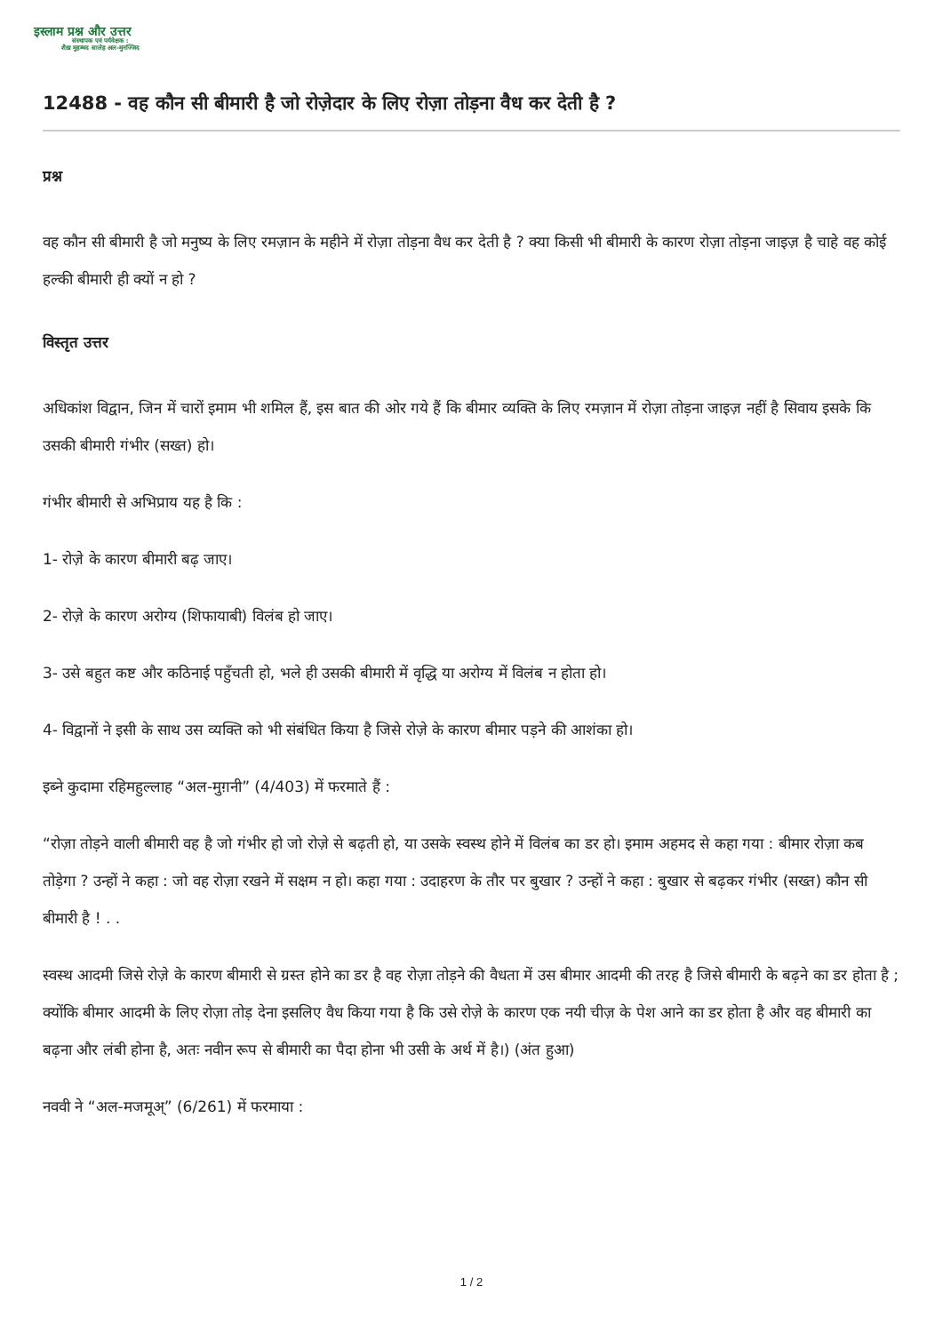इस्लाम प्रश्न और उत्तर
संस्थापक एवं पर्यवेक्षक :
शैख़ मुहम्मद सालेह अल-मुनज्जिद
12488 - वह कौन सी बीमारी है जो रोज़ेदार के लिए रोज़ा तोड़ना वैध कर देती है ?
प्रश्न
वह कौन सी बीमारी है जो मनुष्य के लिए रमज़ान के महीने में रोज़ा तोड़ना वैध कर देती है ? क्या किसी भी बीमारी के कारण रोज़ा तोड़ना जाइज़ है चाहे वह कोई हल्की बीमारी ही क्यों न हो ?
विस्तृत उत्तर
अधिकांश विद्वान, जिन में चारों इमाम भी शमिल हैं, इस बात की ओर गये हैं कि बीमार व्यक्ति के लिए रमज़ान में रोज़ा तोड़ना जाइज़ नहीं है सिवाय इसके कि उसकी बीमारी गंभीर (सख्त) हो।
गंभीर बीमारी से अभिप्राय यह है कि :
1- रोज़े के कारण बीमारी बढ़ जाए।
2- रोज़े के कारण अरोग्य (शिफायाबी) विलंब हो जाए।
3- उसे बहुत कष्ट और कठिनाई पहुँचती हो, भले ही उसकी बीमारी में वृद्धि या अरोग्य में विलंब न होता हो।
4- विद्वानों ने इसी के साथ उस व्यक्ति को भी संबंधित किया है जिसे रोज़े के कारण बीमार पड़ने की आशंका हो।
इब्ने कुदामा रहिमहुल्लाह “अल-मुग़नी” (4/403) में फरमाते हैं :
“रोज़ा तोड़ने वाली बीमारी वह है जो गंभीर हो जो रोज़े से बढ़ती हो, या उसके स्वस्थ होने में विलंब का डर हो। इमाम अहमद से कहा गया : बीमार रोज़ा कब तोड़ेगा ? उन्हों ने कहा : जो वह रोज़ा रखने में सक्षम न हो। कहा गया : उदाहरण के तौर पर बुखार ? उन्हों ने कहा : बुखार से बढ़कर गंभीर (सख्त) कौन सी बीमारी है ! . .
स्वस्थ आदमी जिसे रोज़े के कारण बीमारी से ग्रस्त होने का डर है वह रोज़ा तोड़ने की वैधता में उस बीमार आदमी की तरह है जिसे बीमारी के बढ़ने का डर होता है ; क्योंकि बीमार आदमी के लिए रोज़ा तोड़ देना इसलिए वैध किया गया है कि उसे रोज़े के कारण एक नयी चीज़ के पेश आने का डर होता है और वह बीमारी का बढ़ना और लंबी होना है, अतः नवीन रूप से बीमारी का पैदा होना भी उसी के अर्थ में है।) (अंत हुआ)
नववी ने “अल-मजमूअ्” (6/261) में फरमाया :
1 / 2